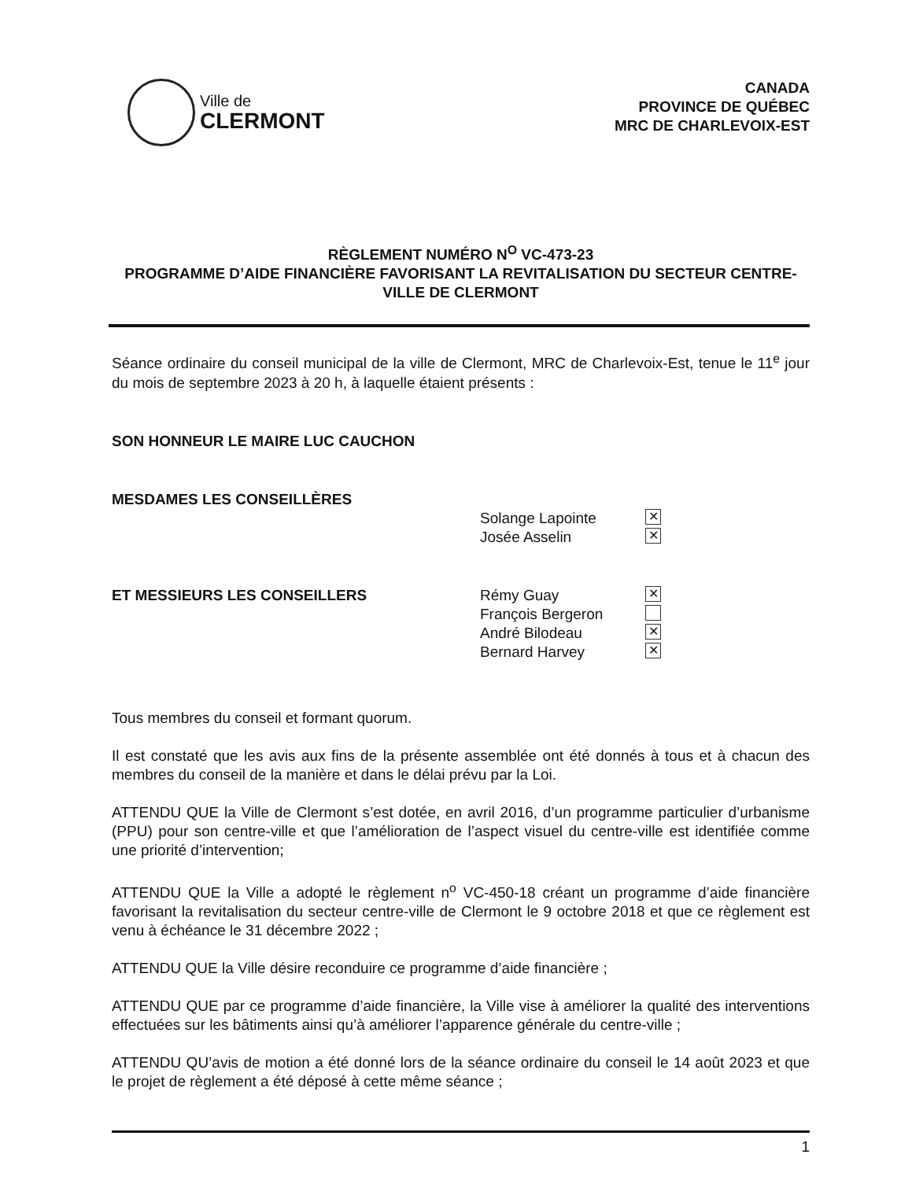Ville de
CLERMONT
CANADA
PROVINCE DE QUÉBEC
MRC DE CHARLEVOIX-EST
RÈGLEMENT NUMÉRO N<sup>O</sup> VC-473-23
PROGRAMME D’AIDE FINANCIÈRE FAVORISANT LA REVITALISATION DU SECTEUR CENTRE-VILLE DE CLERMONT
Séance ordinaire du conseil municipal de la ville de Clermont, MRC de Charlevoix-Est, tenue le 11<sup>e</sup> jour du mois de septembre 2023 à 20 h, à laquelle étaient présents :
SON HONNEUR LE MAIRE LUC CAUCHON
MESDAMES LES CONSEILLÈRES
Solange Lapointe ✕
Josée Asselin ✕
ET MESSIEURS LES CONSEILLERS Rémy Guay ✕
François Bergeron
André Bilodeau ✕
Bernard Harvey ✕
Tous membres du conseil et formant quorum.
Il est constaté que les avis aux fins de la présente assemblée ont été donnés à tous et à chacun des membres du conseil de la manière et dans le délai prévu par la Loi.
ATTENDU QUE la Ville de Clermont s’est dotée, en avril 2016, d’un programme particulier d’urbanisme (PPU) pour son centre-ville et que l’amélioration de l’aspect visuel du centre-ville est identifiée comme une priorité d’intervention;
ATTENDU QUE la Ville a adopté le règlement n<sup>o</sup> VC-450-18 créant un programme d’aide financière favorisant la revitalisation du secteur centre-ville de Clermont le 9 octobre 2018 et que ce règlement est venu à échéance le 31 décembre 2022 ;
ATTENDU QUE la Ville désire reconduire ce programme d’aide financière ;
ATTENDU QUE par ce programme d’aide financière, la Ville vise à améliorer la qualité des interventions effectuées sur les bâtiments ainsi qu’à améliorer l’apparence générale du centre-ville ;
ATTENDU QU’avis de motion a été donné lors de la séance ordinaire du conseil le 14 août 2023 et que le projet de règlement a été déposé à cette même séance ;
1